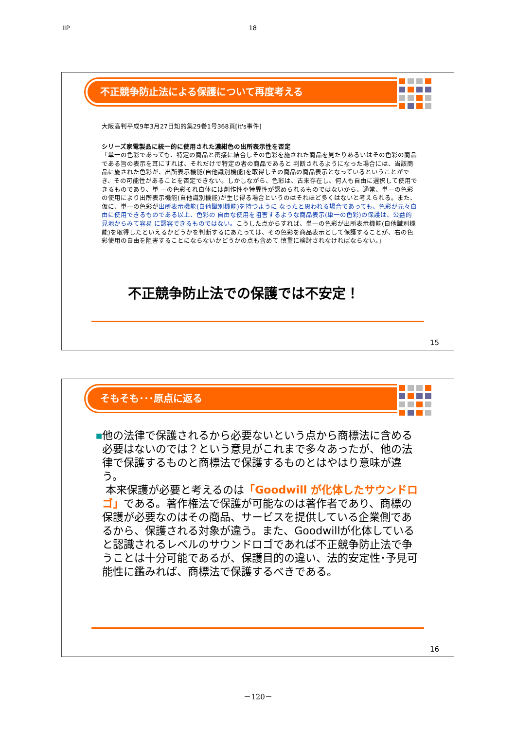IIP 18
不正競争防止法による保護について再度考える
大阪高判平成9年3月27日知的集29巻1号368頁[it's事件]
シリーズ家電製品に統一的に使用された濃紺色の出所表示性を否定
「単一の色彩であっても、特定の商品と密接に結合しその色彩を施された商品を見たりあるいはその色彩の商品である旨の表示を耳にすれば、それだけで特定の者の商品であると 判断されるようになった場合には、当該商品に施された色彩が、出所表示機能(自他識別機能)を取得しその商品の商品表示となっているということができ、その可能性があることを否定できない。しかしながら、色彩は、古来存在し、何人も自由に選択して使用できるものであり、単 一の色彩それ自体には創作性や特異性が認められるものではないから、通常、単一の色彩 の使用により出所表示機能(自他識別機能)が生じ得る場合というのはそれほど多くはないと考えられる。また、仮に、単一の色彩が出所表示機能(自他識別機能)を持つように なったと思われる場合であっても、色彩が元々自由に使用できるものである以上、色彩の 自由な使用を阻害するような商品表示(単一の色彩)の保護は、公益的見地からみて容易 に認容できるものではない。こうした点からすれば、単一の色彩が出所表示機能(自他識別機能)を取得したといえるかどうかを判断するにあたっては、その色彩を商品表示として保護することが、右の色彩使用の自由を阻害することにならないかどうかの点も含めて 慎重に検討されなければならない。」
不正競争防止法での保護では不安定！
15
そもそも･･･原点に返る
■
他の法律で保護されるから必要ないという点から商標法に含める必要はないのでは？という意見がこれまで多々あったが、他の法律で保護するものと商標法で保護するものとはやはり意味が違う。
本来保護が必要と考えるのは「Goodwill が化体したサウンドロゴ」である。著作権法で保護が可能なのは著作者であり、商標の保護が必要なのはその商品、サービスを提供している企業側であるから、保護される対象が違う。また、Goodwillが化体していると認識されるレベルのサウンドロゴであれば不正競争防止法で争うことは十分可能であるが、保護目的の違い、法的安定性･予見可能性に鑑みれば、商標法で保護するべきである。
16
－120－